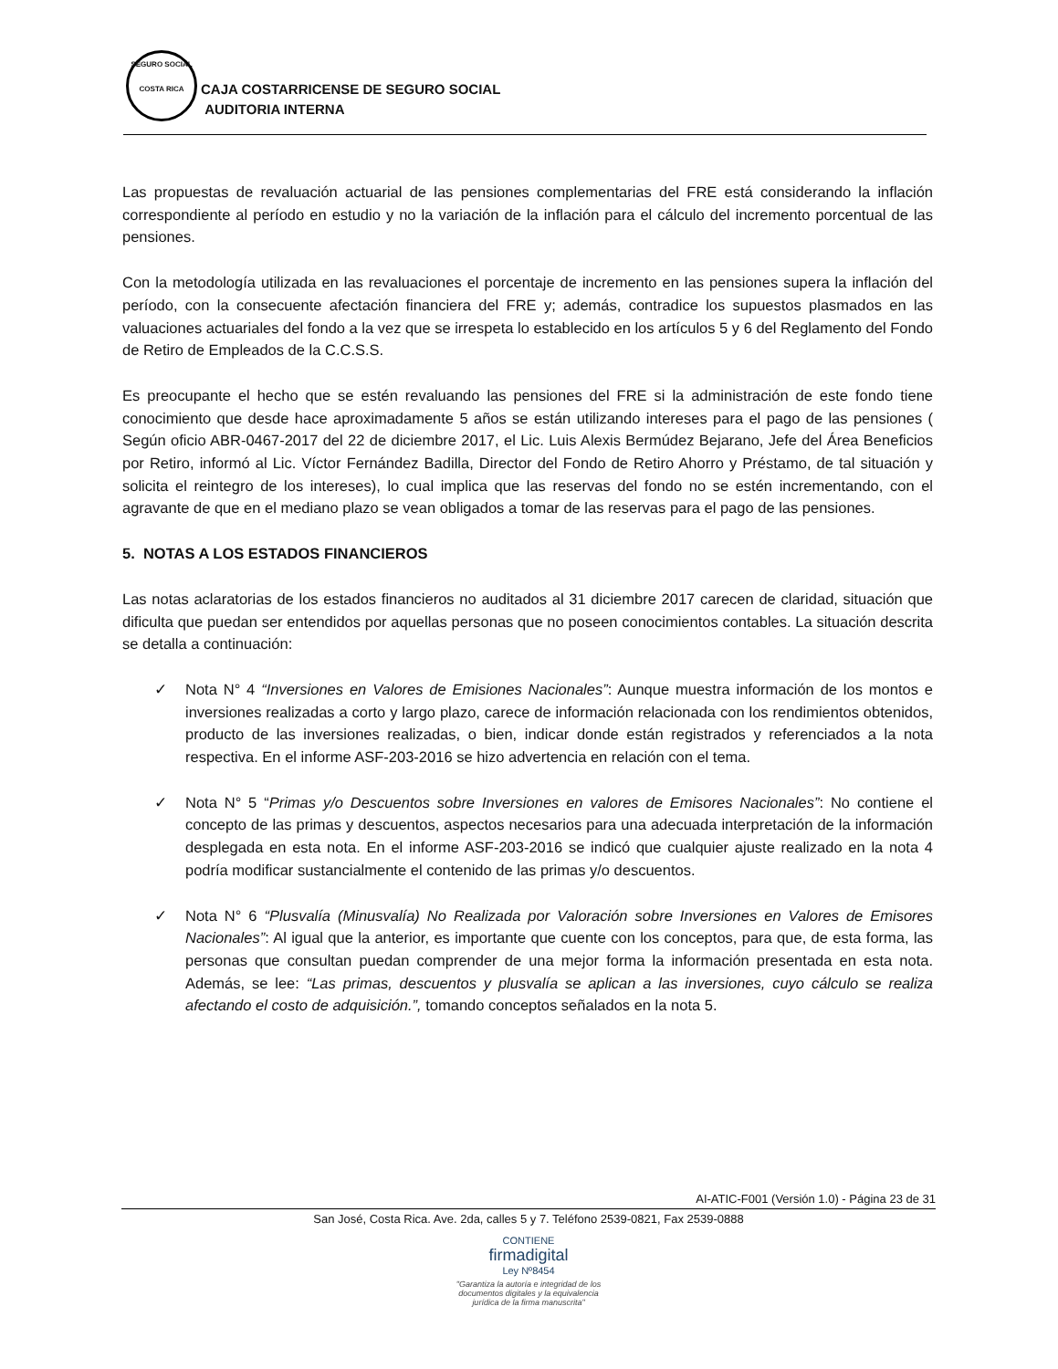SEGURO SOCIAL
COSTA RICA
CAJA COSTARRICENSE DE SEGURO SOCIAL
AUDITORIA INTERNA
Las propuestas de revaluación actuarial de las pensiones complementarias del FRE está considerando la inflación correspondiente al período en estudio y no la variación de la inflación para el cálculo del incremento porcentual de las pensiones.
Con la metodología utilizada en las revaluaciones el porcentaje de incremento en las pensiones supera la inflación del período, con la consecuente afectación financiera del FRE y; además, contradice los supuestos plasmados en las valuaciones actuariales del fondo a la vez que se irrespeta lo establecido en los artículos 5 y 6 del Reglamento del Fondo de Retiro de Empleados de la C.C.S.S.
Es preocupante el hecho que se estén revaluando las pensiones del FRE si la administración de este fondo tiene conocimiento que desde hace aproximadamente 5 años se están utilizando intereses para el pago de las pensiones ( Según oficio ABR-0467-2017 del 22 de diciembre 2017, el Lic. Luis Alexis Bermúdez Bejarano, Jefe del Área Beneficios por Retiro, informó al Lic. Víctor Fernández Badilla, Director del Fondo de Retiro Ahorro y Préstamo, de tal situación y solicita el reintegro de los intereses), lo cual implica que las reservas del fondo no se estén incrementando, con el agravante de que en el mediano plazo se vean obligados a tomar de las reservas para el pago de las pensiones.
5. NOTAS A LOS ESTADOS FINANCIEROS
Las notas aclaratorias de los estados financieros no auditados al 31 diciembre 2017 carecen de claridad, situación que dificulta que puedan ser entendidos por aquellas personas que no poseen conocimientos contables. La situación descrita se detalla a continuación:
✓ Nota N° 4 “Inversiones en Valores de Emisiones Nacionales”: Aunque muestra información de los montos e inversiones realizadas a corto y largo plazo, carece de información relacionada con los rendimientos obtenidos, producto de las inversiones realizadas, o bien, indicar donde están registrados y referenciados a la nota respectiva. En el informe ASF-203-2016 se hizo advertencia en relación con el tema.
✓ Nota N° 5 “Primas y/o Descuentos sobre Inversiones en valores de Emisores Nacionales”: No contiene el concepto de las primas y descuentos, aspectos necesarios para una adecuada interpretación de la información desplegada en esta nota. En el informe ASF-203-2016 se indicó que cualquier ajuste realizado en la nota 4 podría modificar sustancialmente el contenido de las primas y/o descuentos.
✓ Nota N° 6 “Plusvalía (Minusvalía) No Realizada por Valoración sobre Inversiones en Valores de Emisores Nacionales”: Al igual que la anterior, es importante que cuente con los conceptos, para que, de esta forma, las personas que consultan puedan comprender de una mejor forma la información presentada en esta nota. Además, se lee: “Las primas, descuentos y plusvalía se aplican a las inversiones, cuyo cálculo se realiza afectando el costo de adquisición.”, tomando conceptos señalados en la nota 5.
AI-ATIC-F001 (Versión 1.0) - Página 23 de 31
San José, Costa Rica. Ave. 2da, calles 5 y 7. Teléfono 2539-0821, Fax 2539-0888
CONTIENE
firmadigital
Ley Nº8454
"Garantiza la autoría e integridad de los
documentos digitales y la equivalencia
jurídica de la firma manuscrita"